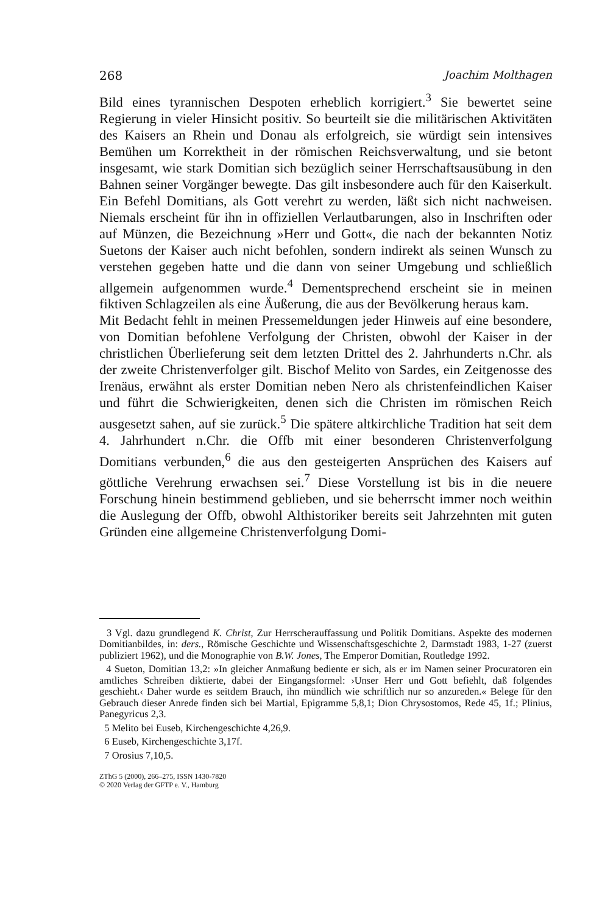268 Joachim Molthagen
Bild eines tyrannischen Despoten erheblich korrigiert.<sup>3</sup> Sie bewertet seine Regierung in vieler Hinsicht positiv. So beurteilt sie die militärischen Aktivitäten des Kaisers an Rhein und Donau als erfolgreich, sie würdigt sein intensives Bemühen um Korrektheit in der römischen Reichsverwaltung, und sie betont insgesamt, wie stark Domitian sich bezüglich seiner Herrschaftsausübung in den Bahnen seiner Vorgänger bewegte. Das gilt insbesondere auch für den Kaiserkult. Ein Befehl Domitians, als Gott verehrt zu werden, läßt sich nicht nachweisen. Niemals erscheint für ihn in offiziellen Verlautbarungen, also in Inschriften oder auf Münzen, die Bezeichnung »Herr und Gott«, die nach der bekannten Notiz Suetons der Kaiser auch nicht befohlen, sondern indirekt als seinen Wunsch zu verstehen gegeben hatte und die dann von seiner Umgebung und schließlich allgemein aufgenommen wurde.<sup>4</sup> Dementsprechend erscheint sie in meinen fiktiven Schlagzeilen als eine Äußerung, die aus der Bevölkerung heraus kam.
Mit Bedacht fehlt in meinen Pressemeldungen jeder Hinweis auf eine besondere, von Domitian befohlene Verfolgung der Christen, obwohl der Kaiser in der christlichen Überlieferung seit dem letzten Drittel des 2. Jahrhunderts n.Chr. als der zweite Christenverfolger gilt. Bischof Melito von Sardes, ein Zeitgenosse des Irenäus, erwähnt als erster Domitian neben Nero als christenfeindlichen Kaiser und führt die Schwierigkeiten, denen sich die Christen im römischen Reich ausgesetzt sahen, auf sie zurück.<sup>5</sup> Die spätere altkirchliche Tradition hat seit dem 4. Jahrhundert n.Chr. die Offb mit einer besonderen Christenverfolgung Domitians verbunden,<sup>6</sup> die aus den gesteigerten Ansprüchen des Kaisers auf göttliche Verehrung erwachsen sei.<sup>7</sup> Diese Vorstellung ist bis in die neuere Forschung hinein bestimmend geblieben, und sie beherrscht immer noch weithin die Auslegung der Offb, obwohl Althistoriker bereits seit Jahrzehnten mit guten Gründen eine allgemeine Christenverfolgung Domi-
3 Vgl. dazu grundlegend K. Christ, Zur Herrscherauffassung und Politik Domitians. Aspekte des modernen Domitianbildes, in: ders., Römische Geschichte und Wissenschaftsgeschichte 2, Darmstadt 1983, 1-27 (zuerst publiziert 1962), und die Monographie von B.W. Jones, The Emperor Domitian, Routledge 1992.
4 Sueton, Domitian 13,2: »In gleicher Anmaßung bediente er sich, als er im Namen seiner Procuratoren ein amtliches Schreiben diktierte, dabei der Eingangsformel: ›Unser Herr und Gott befiehlt, daß folgendes geschieht.‹ Daher wurde es seitdem Brauch, ihn mündlich wie schriftlich nur so anzureden.« Belege für den Gebrauch dieser Anrede finden sich bei Martial, Epigramme 5,8,1; Dion Chrysostomos, Rede 45, 1f.; Plinius, Panegyricus 2,3.
5 Melito bei Euseb, Kirchengeschichte 4,26,9.
6 Euseb, Kirchengeschichte 3,17f.
7 Orosius 7,10,5.
ZThG 5 (2000), 266–275, ISSN 1430-7820
© 2020 Verlag der GFTP e. V., Hamburg